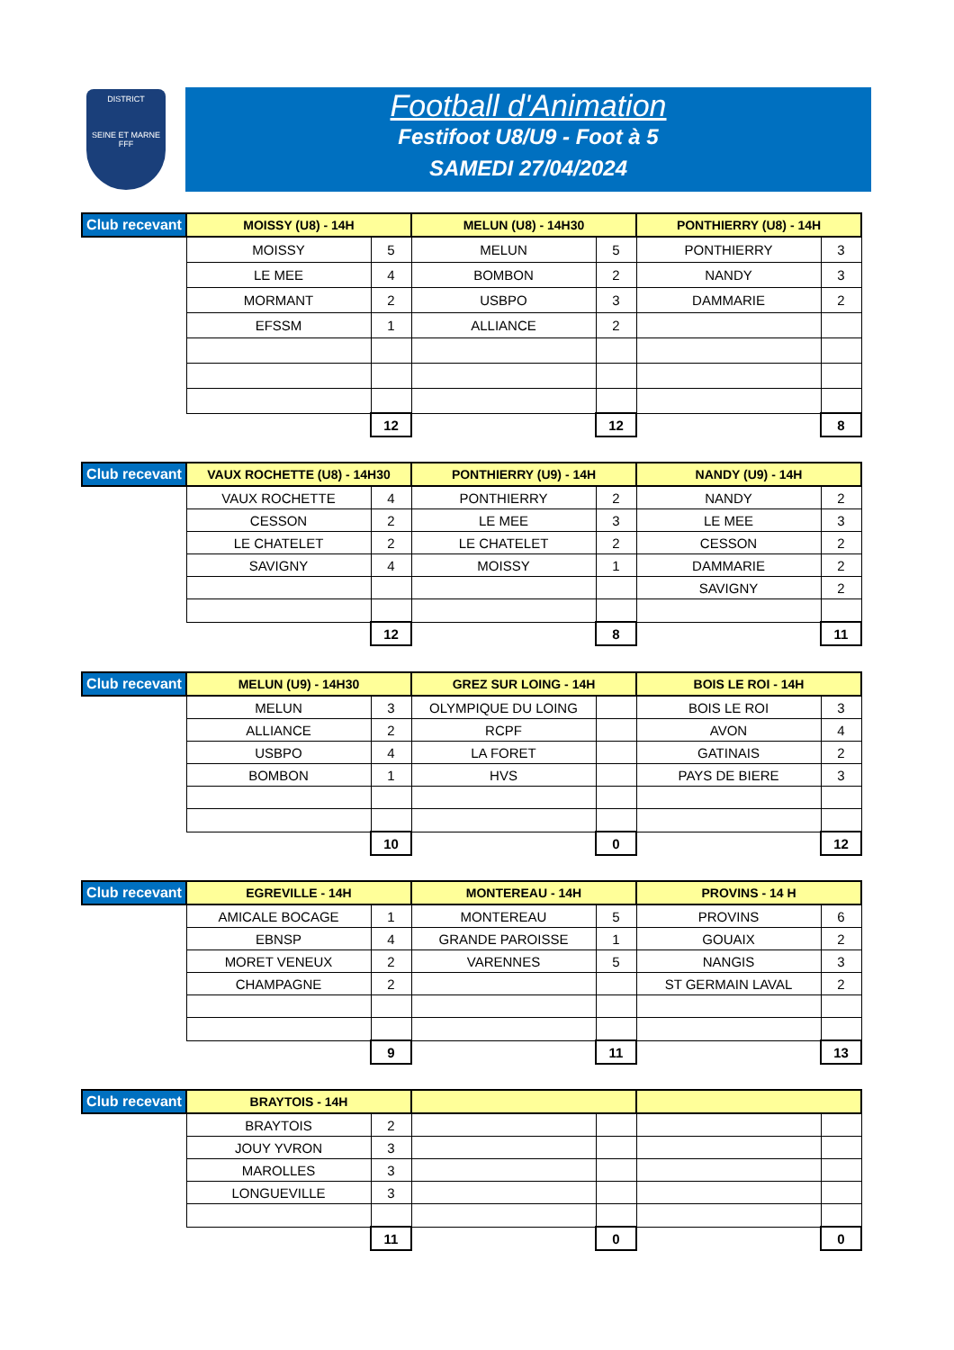DISTRICT
SEINE ET MARNE
FFF
Football d'Animation
Festifoot U8/U9 - Foot à 5
SAMEDI 27/04/2024
| Club recevant | MOISSY (U8) - 14H | | MELUN (U8) - 14H30 | | PONTHIERRY (U8) - 14H | |
| --- | --- | --- | --- | --- | --- | --- |
| | MOISSY | 5 | MELUN | 5 | PONTHIERRY | 3 |
| | LE MEE | 4 | BOMBON | 2 | NANDY | 3 |
| | MORMANT | 2 | USBPO | 3 | DAMMARIE | 2 |
| | EFSSM | 1 | ALLIANCE | 2 | | |
| | | 12 | | 12 | | 8 |
| Club recevant | VAUX ROCHETTE (U8) - 14H30 | | PONTHIERRY (U9) - 14H | | NANDY (U9) - 14H | |
| --- | --- | --- | --- | --- | --- | --- |
| | VAUX ROCHETTE | 4 | PONTHIERRY | 2 | NANDY | 2 |
| | CESSON | 2 | LE MEE | 3 | LE MEE | 3 |
| | LE CHATELET | 2 | LE CHATELET | 2 | CESSON | 2 |
| | SAVIGNY | 4 | MOISSY | 1 | DAMMARIE | 2 |
| | | | | | SAVIGNY | 2 |
| | | 12 | | 8 | | 11 |
| Club recevant | MELUN (U9) - 14H30 | | GREZ SUR LOING - 14H | | BOIS LE ROI - 14H | |
| --- | --- | --- | --- | --- | --- | --- |
| | MELUN | 3 | OLYMPIQUE DU LOING | | BOIS LE ROI | 3 |
| | ALLIANCE | 2 | RCPF | | AVON | 4 |
| | USBPO | 4 | LA FORET | | GATINAIS | 2 |
| | BOMBON | 1 | HVS | | PAYS DE BIERE | 3 |
| | | 10 | | 0 | | 12 |
| Club recevant | EGREVILLE - 14H | | MONTEREAU - 14H | | PROVINS - 14 H | |
| --- | --- | --- | --- | --- | --- | --- |
| | AMICALE BOCAGE | 1 | MONTEREAU | 5 | PROVINS | 6 |
| | EBNSP | 4 | GRANDE PAROISSE | 1 | GOUAIX | 2 |
| | MORET VENEUX | 2 | VARENNES | 5 | NANGIS | 3 |
| | CHAMPAGNE | 2 | | | ST GERMAIN LAVAL | 2 |
| | | 9 | | 11 | | 13 |
| Club recevant | BRAYTOIS - 14H | | | | | |
| --- | --- | --- | --- | --- | --- | --- |
| | BRAYTOIS | 2 | | | | |
| | JOUY YVRON | 3 | | | | |
| | MAROLLES | 3 | | | | |
| | LONGUEVILLE | 3 | | | | |
| | | 11 | | 0 | | 0 |